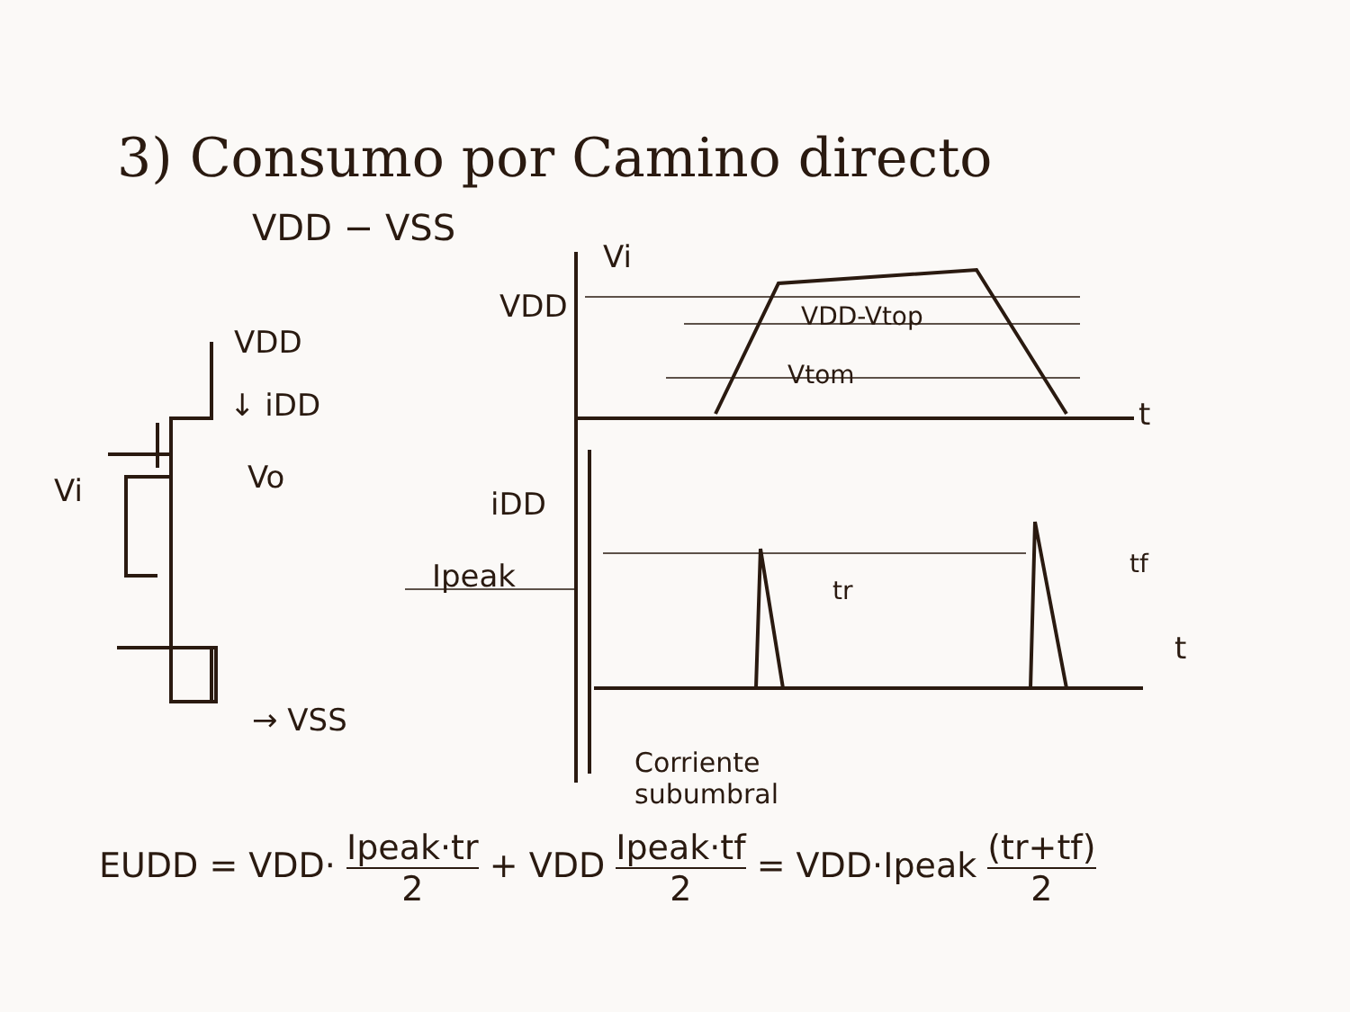3) Consumo por Camino directo
VDD − VSS
VDD
↓ iDD
Vi Vo
→ VSS
Vi
VDD VDD-Vtop
Vtom
t
iDD
Ipeak tr
tf
t
Corriente
subumbral
EUDD = VDD· Ipeak·tr 2 + VDD Ipeak·tf 2 = VDD·Ipeak (tr+tf) 2